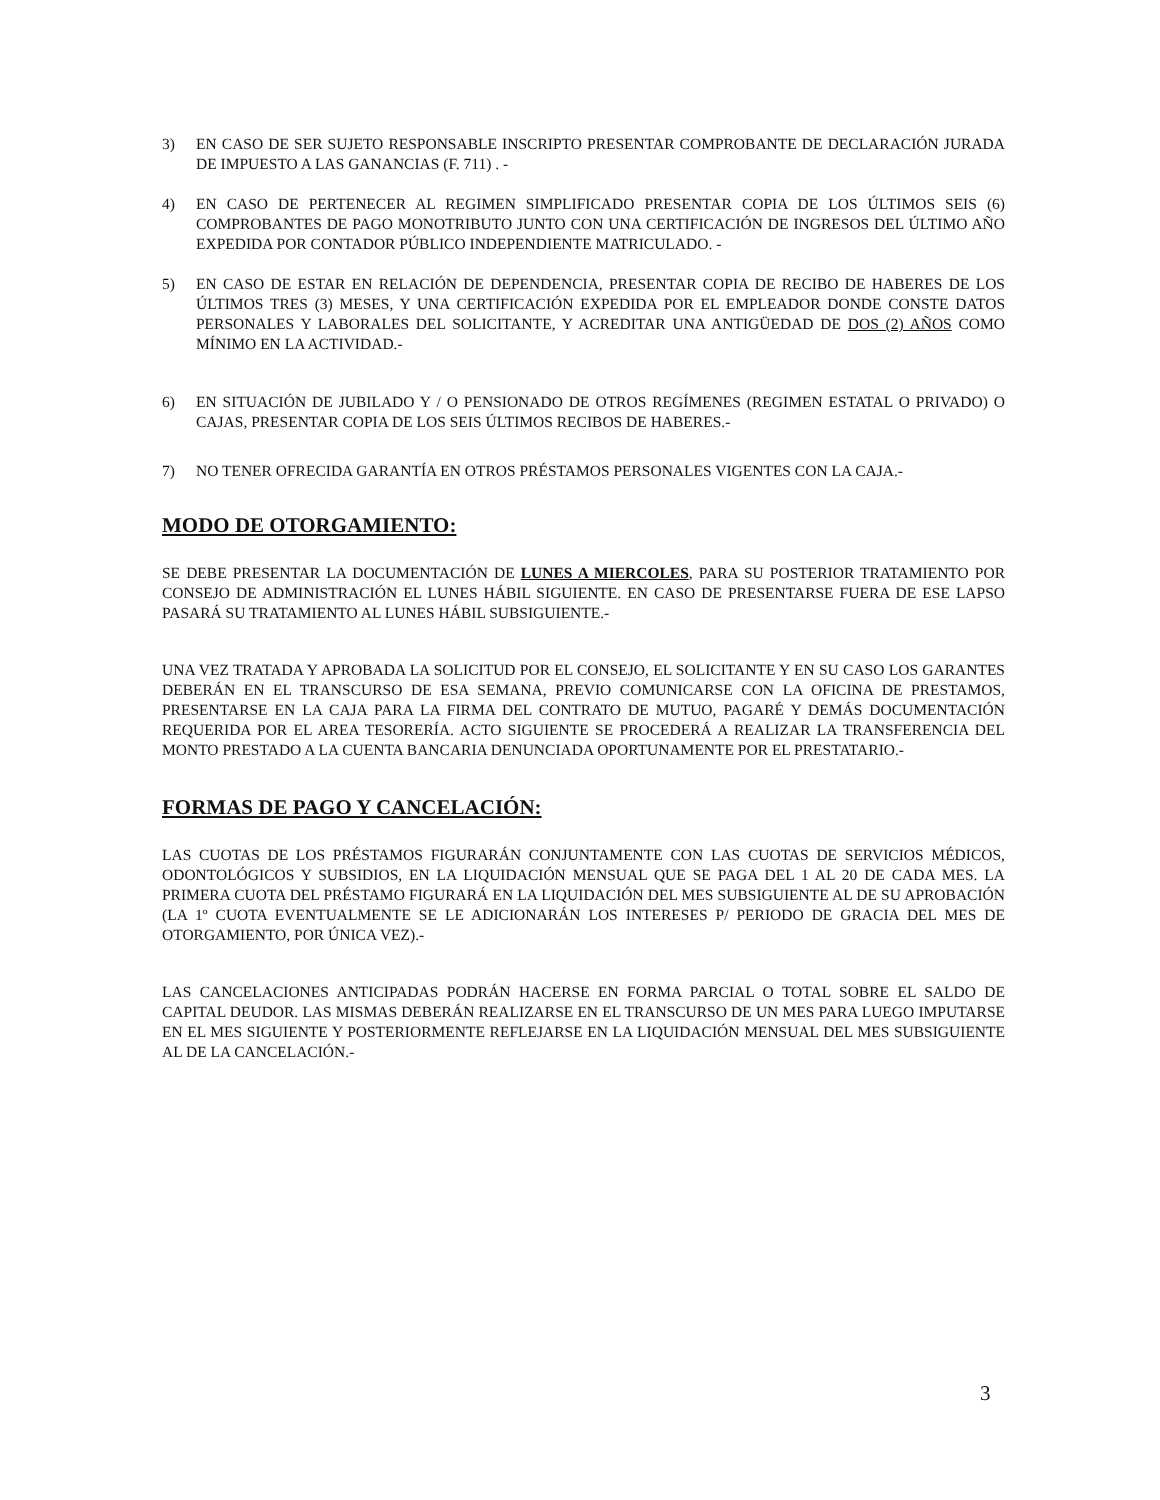3) EN CASO DE SER SUJETO RESPONSABLE INSCRIPTO PRESENTAR COMPROBANTE DE DECLARACIÓN JURADA DE IMPUESTO A LAS GANANCIAS (F. 711) . -
4) EN CASO DE PERTENECER AL REGIMEN SIMPLIFICADO PRESENTAR COPIA DE LOS ÚLTIMOS SEIS (6) COMPROBANTES DE PAGO MONOTRIBUTO JUNTO CON UNA CERTIFICACIÓN DE INGRESOS DEL ÚLTIMO AÑO EXPEDIDA POR CONTADOR PÚBLICO INDEPENDIENTE MATRICULADO. -
5) EN CASO DE ESTAR EN RELACIÓN DE DEPENDENCIA, PRESENTAR COPIA DE RECIBO DE HABERES DE LOS ÚLTIMOS TRES (3) MESES, Y UNA CERTIFICACIÓN EXPEDIDA POR EL EMPLEADOR DONDE CONSTE DATOS PERSONALES Y LABORALES DEL SOLICITANTE, Y ACREDITAR UNA ANTIGÜEDAD DE DOS (2) AÑOS COMO MÍNIMO EN LA ACTIVIDAD.-
6) EN SITUACIÓN DE JUBILADO Y / O PENSIONADO DE OTROS REGÍMENES (REGIMEN ESTATAL O PRIVADO) O CAJAS, PRESENTAR COPIA DE LOS SEIS ÚLTIMOS RECIBOS DE HABERES.-
7) NO TENER OFRECIDA GARANTÍA EN OTROS PRÉSTAMOS PERSONALES VIGENTES CON LA CAJA.-
MODO DE OTORGAMIENTO:
SE DEBE PRESENTAR LA DOCUMENTACIÓN DE LUNES A MIERCOLES, PARA SU POSTERIOR TRATAMIENTO POR CONSEJO DE ADMINISTRACIÓN EL LUNES HÁBIL SIGUIENTE. EN CASO DE PRESENTARSE FUERA DE ESE LAPSO PASARÁ SU TRATAMIENTO AL LUNES HÁBIL SUBSIGUIENTE.-
UNA VEZ TRATADA Y APROBADA LA SOLICITUD POR EL CONSEJO, EL SOLICITANTE Y EN SU CASO LOS GARANTES DEBERÁN EN EL TRANSCURSO DE ESA SEMANA, PREVIO COMUNICARSE CON LA OFICINA DE PRESTAMOS, PRESENTARSE EN LA CAJA PARA LA FIRMA DEL CONTRATO DE MUTUO, PAGARÉ Y DEMÁS DOCUMENTACIÓN REQUERIDA POR EL AREA TESORERÍA. ACTO SIGUIENTE SE PROCEDERÁ A REALIZAR LA TRANSFERENCIA DEL MONTO PRESTADO A LA CUENTA BANCARIA DENUNCIADA OPORTUNAMENTE POR EL PRESTATARIO.-
FORMAS DE PAGO Y CANCELACIÓN:
LAS CUOTAS DE LOS PRÉSTAMOS FIGURARÁN CONJUNTAMENTE CON LAS CUOTAS DE SERVICIOS MÉDICOS, ODONTOLÓGICOS Y SUBSIDIOS, EN LA LIQUIDACIÓN MENSUAL QUE SE PAGA DEL 1 AL 20 DE CADA MES. LA PRIMERA CUOTA DEL PRÉSTAMO FIGURARÁ EN LA LIQUIDACIÓN DEL MES SUBSIGUIENTE AL DE SU APROBACIÓN (LA 1º CUOTA EVENTUALMENTE SE LE ADICIONARÁN LOS INTERESES P/ PERIODO DE GRACIA DEL MES DE OTORGAMIENTO, POR ÚNICA VEZ).-
LAS CANCELACIONES ANTICIPADAS PODRÁN HACERSE EN FORMA PARCIAL O TOTAL SOBRE EL SALDO DE CAPITAL DEUDOR. LAS MISMAS DEBERÁN REALIZARSE EN EL TRANSCURSO DE UN MES PARA LUEGO IMPUTARSE EN EL MES SIGUIENTE Y POSTERIORMENTE REFLEJARSE EN LA LIQUIDACIÓN MENSUAL DEL MES SUBSIGUIENTE AL DE LA CANCELACIÓN.-
3